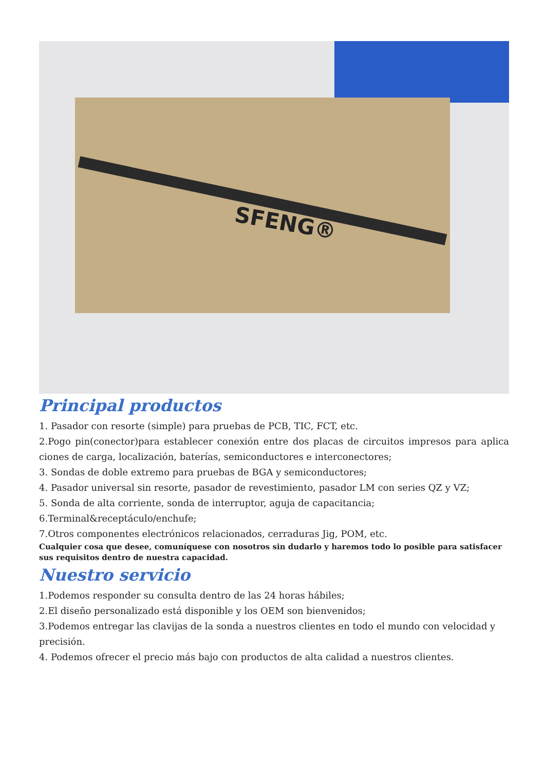SFENG®
Principal productos
1. Pasador con resorte (simple) para pruebas de PCB, TIC, FCT, etc.
2.Pogo pin(conector)para establecer conexión entre dos placas de circuitos impresos para aplica ciones de carga, localización, baterías, semiconductores e interconectores;
3. Sondas de doble extremo para pruebas de BGA y semiconductores;
4. Pasador universal sin resorte, pasador de revestimiento, pasador LM con series QZ y VZ;
5. Sonda de alta corriente, sonda de interruptor, aguja de capacitancia;
6.Terminal&receptáculo/enchufe;
7.Otros componentes electrónicos relacionados, cerraduras Jig, POM, etc.
Cualquier cosa que desee, comuníquese con nosotros sin dudarlo y haremos todo lo posible para satisfacer sus requisitos dentro de nuestra capacidad.
Nuestro servicio
1.Podemos responder su consulta dentro de las 24 horas hábiles;
2.El diseño personalizado está disponible y los OEM son bienvenidos;
3.Podemos entregar las clavijas de la sonda a nuestros clientes en todo el mundo con velocidad y precisión.
4. Podemos ofrecer el precio más bajo con productos de alta calidad a nuestros clientes.